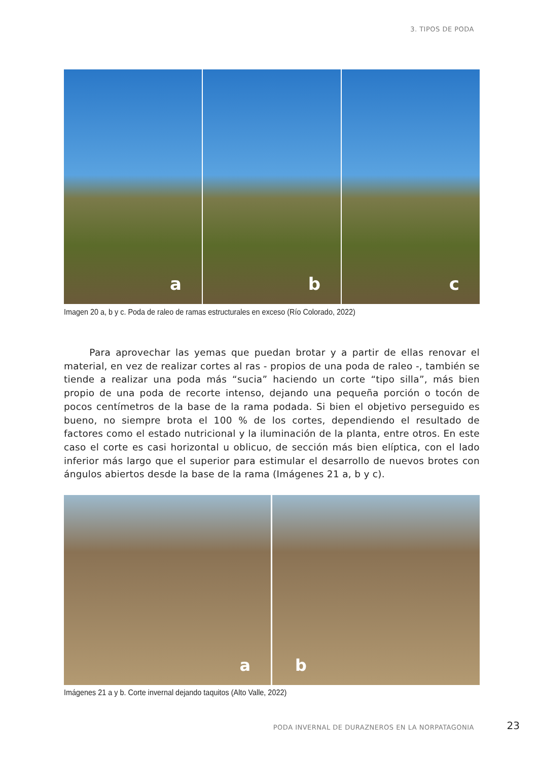3. TIPOS DE PODA
a
b
c
Imagen 20 a, b y c. Poda de raleo de ramas estructurales en exceso (Río Colorado, 2022)
Para aprovechar las yemas que puedan brotar y a partir de ellas renovar el material, en vez de realizar cortes al ras - propios de una poda de raleo -, también se tiende a realizar una poda más “sucia” haciendo un corte “tipo silla”, más bien propio de una poda de recorte intenso, dejando una pequeña porción o tocón de pocos centímetros de la base de la rama podada. Si bien el objetivo perseguido es bueno, no siempre brota el 100 % de los cortes, dependiendo el resultado de factores como el estado nutricional y la iluminación de la planta, entre otros. En este caso el corte es casi horizontal u oblicuo, de sección más bien elíptica, con el lado inferior más largo que el superior para estimular el desarrollo de nuevos brotes con ángulos abiertos desde la base de la rama (Imágenes 21 a, b y c).
a
b
Imágenes 21 a y b. Corte invernal dejando taquitos (Alto Valle, 2022)
PODA INVERNAL DE DURAZNEROS EN LA NORPATAGONIA
23